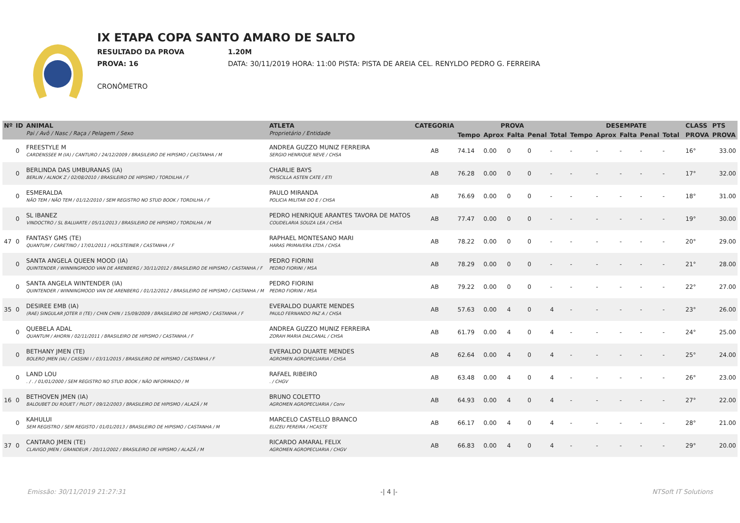IX ETAPA COPA SANTO AMARO DE SALTO
RESULTADO DA PROVA 1.20M
PROVA: 16 DATA: 30/11/2019 HORA: 11:00 PISTA: PISTA DE AREIA CEL. RENYLDO PEDRO G. FERREIRA
CRONÔMETRO
| Nº | ID | ANIMAL Pai / Avô / Nasc / Raça / Pelagem / Sexo | ATLETA Proprietário / Entidade | CATEGORIA | PROVA | | | | | DESEMPATE | | | | | | CLASS | PTS |
| --- | --- | --- | --- | --- | --- | --- | --- | --- | --- | --- | --- | --- | --- | --- | --- | --- | --- |
| | | | | | Tempo | Aprox | Falta | Penal | Total | Tempo | Aprox | Falta | Penal | Total | | PROVA | PROVA |
| | 0 | FREESTYLE M CARDENSSEE M (IA) / CANTURO / 24/12/2009 / BRASILEIRO DE HIPISMO / CASTANHA / M | ANDREA GUZZO MUNIZ FERREIRA SERGIO HENRIQUE NEVE / CHSA | AB | 74.14 | 0.00 | 0 | 0 | - | - | - | - | - | - | | 16° | 33.00 |
| | 0 | BERLINDA DAS UMBURANAS (IA) BERLIN / ALNOK Z / 02/08/2010 / BRASILEIRO DE HIPISMO / TORDILHA / F | CHARLIE BAYS PRISCILLA ASTEN CATE / ETI | AB | 76.28 | 0.00 | 0 | 0 | - | - | - | - | - | - | | 17° | 32.00 |
| | 0 | ESMERALDA NÃO TEM / NÃO TEM / 01/12/2010 / SEM REGISTRO NO STUD BOOK / TORDILHA / F | PAULO MIRANDA POLICIA MILITAR DO E / CHSA | AB | 76.69 | 0.00 | 0 | 0 | - | - | - | - | - | - | | 18° | 31.00 |
| | 0 | SL IBANEZ VINDOCTRO / SL BALUARTE / 05/11/2013 / BRASILEIRO DE HIPISMO / TORDILHA / M | PEDRO HENRIQUE ARANTES TAVORA DE MATOS COUDELARIA SOUZA LEA / CHSA | AB | 77.47 | 0.00 | 0 | 0 | - | - | - | - | - | - | | 19° | 30.00 |
| 47 | 0 | FANTASY GMS (TE) QUANTUM / CARETINO / 17/01/2011 / HOLSTEINER / CASTANHA / F | RAPHAEL MONTESANO MARI HARAS PRIMAVERA LTDA / CHSA | AB | 78.22 | 0.00 | 0 | 0 | - | - | - | - | - | - | | 20° | 29.00 |
| | 0 | SANTA ANGELA QUEEN MOOD (IA) QUINTENDER / WINNINGMOOD VAN DE ARENBERG / 30/11/2012 / BRASILEIRO DE HIPISMO / CASTANHA / F | PEDRO FIORINI PEDRO FIORINI / MSA | AB | 78.29 | 0.00 | 0 | 0 | - | - | - | - | - | - | | 21° | 28.00 |
| | 0 | SANTA ANGELA WINTENDER (IA) QUINTENDER / WINNINGMOOD VAN DE ARENBERG / 01/12/2012 / BRASILEIRO DE HIPISMO / CASTANHA / M | PEDRO FIORINI PEDRO FIORINI / MSA | AB | 79.22 | 0.00 | 0 | 0 | - | - | - | - | - | - | | 22° | 27.00 |
| 35 | 0 | DESIREE EMB (IA) (RAE) SINGULAR JOTER II (TE) / CHIN CHIN / 15/09/2009 / BRASILEIRO DE HIPISMO / CASTANHA / F | EVERALDO DUARTE MENDES PAULO FERNANDO PAZ A / CHSA | AB | 57.63 | 0.00 | 4 | 0 | 4 | - | - | - | - | - | | 23° | 26.00 |
| | 0 | QUEBELA ADAL QUANTUM / AHORN / 02/11/2011 / BRASILEIRO DE HIPISMO / CASTANHA / F | ANDREA GUZZO MUNIZ FERREIRA ZORAH MARIA DALCANAL / CHSA | AB | 61.79 | 0.00 | 4 | 0 | 4 | - | - | - | - | - | | 24° | 25.00 |
| | 0 | BETHANY JMEN (TE) BOLERO JMEN (IA) / CASSINI I / 03/11/2015 / BRASILEIRO DE HIPISMO / CASTANHA / F | EVERALDO DUARTE MENDES AGROMEN AGROPECUARIA / CHSA | AB | 62.64 | 0.00 | 4 | 0 | 4 | - | - | - | - | - | | 25° | 24.00 |
| | 0 | LAND LOU . / . / 01/01/2000 / SEM REGISTRO NO STUD BOOK / NÃO INFORMADO / M | RAFAEL RIBEIRO . / CHGV | AB | 63.48 | 0.00 | 4 | 0 | 4 | - | - | - | - | - | | 26° | 23.00 |
| 16 | 0 | BETHOVEN JMEN (IA) BALOUBET DU ROUET / PILOT / 09/12/2003 / BRASILEIRO DE HIPISMO / ALAZÃ / M | BRUNO COLETTO AGROMEN AGROPECUARIA / Conv | AB | 64.93 | 0.00 | 4 | 0 | 4 | - | - | - | - | - | | 27° | 22.00 |
| | 0 | KAHULUI SEM REGISTRO / SEM REGISTO / 01/01/2013 / BRASILEIRO DE HIPISMO / CASTANHA / M | MARCELO CASTELLO BRANCO ELIZEU PEREIRA / HCASTE | AB | 66.17 | 0.00 | 4 | 0 | 4 | - | - | - | - | - | | 28° | 21.00 |
| 37 | 0 | CANTARO JMEN (TE) CLAVIGO JMEN / GRANDEUR / 20/11/2002 / BRASILEIRO DE HIPISMO / ALAZÃ / M | RICARDO AMARAL FELIX AGROMEN AGROPECUARIA / CHGV | AB | 66.83 | 0.00 | 4 | 0 | 4 | - | - | - | - | - | | 29° | 20.00 |
Emissão: 30/11/2019 21:27:31 -| 4 |- NTSoft IT Solutions